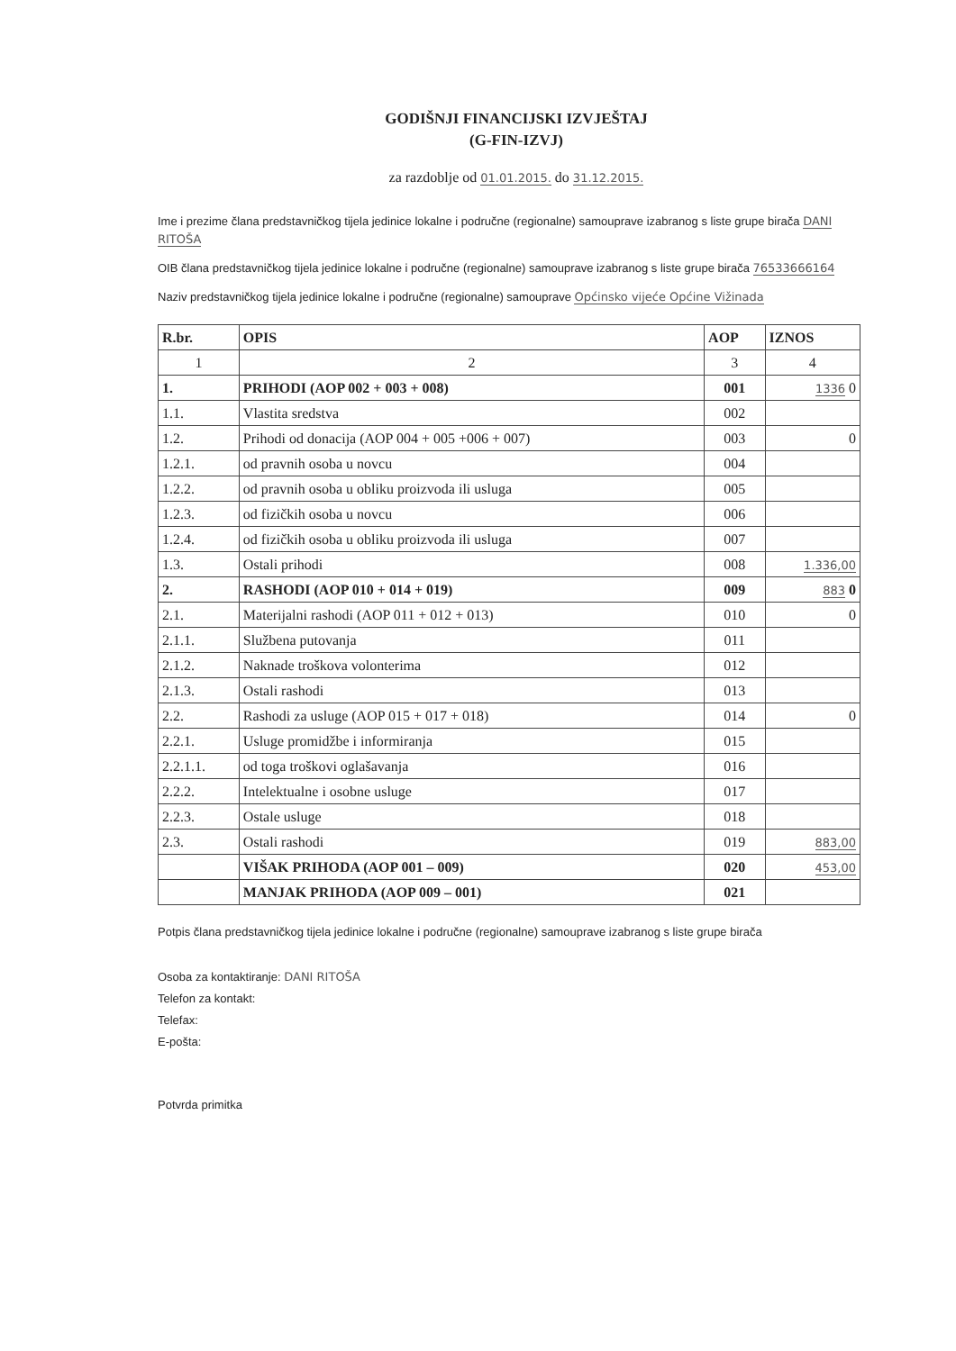GODIŠNJI FINANCIJSKI IZVJEŠTAJ
(G-FIN-IZVJ)
za razdoblje od 01.01.2015. do 31.12.2015.
Ime i prezime člana predstavničkog tijela jedinice lokalne i područne (regionalne) samouprave izabranog s liste grupe birača DANI RITOŠA
OIB člana predstavničkog tijela jedinice lokalne i područne (regionalne) samouprave izabranog s liste grupe birača 76533666164
Naziv predstavničkog tijela jedinice lokalne i područne (regionalne) samouprave Općinsko vijeće Općine Vižinada
| R.br. | OPIS | AOP | IZNOS |
| --- | --- | --- | --- |
| 1 | 2 | 3 | 4 |
| 1. | PRIHODI (AOP 002 + 003 + 008) | 001 | 1336 0 |
| 1.1. | Vlastita sredstva | 002 | |
| 1.2. | Prihodi od donacija (AOP 004 + 005 +006 + 007) | 003 | 0 |
| 1.2.1. | od pravnih osoba u novcu | 004 | |
| 1.2.2. | od pravnih osoba u obliku proizvoda ili usluga | 005 | |
| 1.2.3. | od fizičkih osoba u novcu | 006 | |
| 1.2.4. | od fizičkih osoba u obliku proizvoda ili usluga | 007 | |
| 1.3. | Ostali prihodi | 008 | 1.336,00 |
| 2. | RASHODI (AOP 010 + 014 + 019) | 009 | 883 0 |
| 2.1. | Materijalni rashodi (AOP 011 + 012 + 013) | 010 | 0 |
| 2.1.1. | Službena putovanja | 011 | |
| 2.1.2. | Naknade troškova volonterima | 012 | |
| 2.1.3. | Ostali rashodi | 013 | |
| 2.2. | Rashodi za usluge (AOP 015 + 017 + 018) | 014 | 0 |
| 2.2.1. | Usluge promidžbe i informiranja | 015 | |
| 2.2.1.1. | od toga troškovi oglašavanja | 016 | |
| 2.2.2. | Intelektualne i osobne usluge | 017 | |
| 2.2.3. | Ostale usluge | 018 | |
| 2.3. | Ostali rashodi | 019 | 883,00 |
| | VIŠAK PRIHODA (AOP 001 – 009) | 020 | 453,00 |
| | MANJAK PRIHODA (AOP 009 – 001) | 021 | |
Potpis člana predstavničkog tijela jedinice lokalne i područne (regionalne) samouprave izabranog s liste grupe birača
Osoba za kontaktiranje: DANI RITOŠA
Telefon za kontakt:
Telefax:
E-pošta:
Potvrda primitka